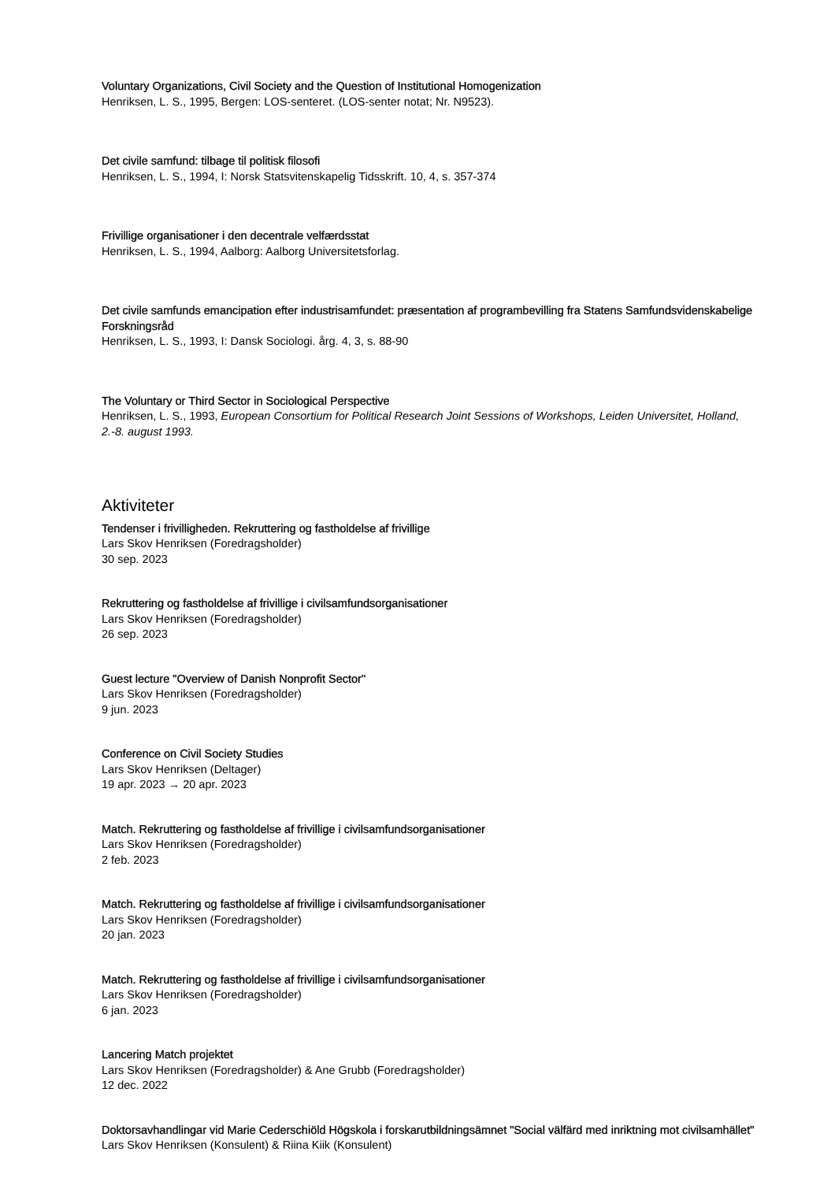Voluntary Organizations, Civil Society and the Question of Institutional Homogenization
Henriksen, L. S., 1995, Bergen: LOS-senteret. (LOS-senter notat; Nr. N9523).
Det civile samfund: tilbage til politisk filosofi
Henriksen, L. S., 1994, I: Norsk Statsvitenskapelig Tidsskrift. 10, 4, s. 357-374
Frivillige organisationer i den decentrale velfærdsstat
Henriksen, L. S., 1994, Aalborg: Aalborg Universitetsforlag.
Det civile samfunds emancipation efter industrisamfundet: præsentation af programbevilling fra Statens Samfundsvidenskabelige Forskningsråd
Henriksen, L. S., 1993, I: Dansk Sociologi. årg. 4, 3, s. 88-90
The Voluntary or Third Sector in Sociological Perspective
Henriksen, L. S., 1993, European Consortium for Political Research Joint Sessions of Workshops, Leiden Universitet, Holland, 2.-8. august 1993.
Aktiviteter
Tendenser i frivilligheden. Rekruttering og fastholdelse af frivillige
Lars Skov Henriksen (Foredragsholder)
30 sep. 2023
Rekruttering og fastholdelse af frivillige i civilsamfundsorganisationer
Lars Skov Henriksen (Foredragsholder)
26 sep. 2023
Guest lecture "Overview of Danish Nonprofit Sector"
Lars Skov Henriksen (Foredragsholder)
9 jun. 2023
Conference on Civil Society Studies
Lars Skov Henriksen (Deltager)
19 apr. 2023 → 20 apr. 2023
Match. Rekruttering og fastholdelse af frivillige i civilsamfundsorganisationer
Lars Skov Henriksen (Foredragsholder)
2 feb. 2023
Match. Rekruttering og fastholdelse af frivillige i civilsamfundsorganisationer
Lars Skov Henriksen (Foredragsholder)
20 jan. 2023
Match. Rekruttering og fastholdelse af frivillige i civilsamfundsorganisationer
Lars Skov Henriksen (Foredragsholder)
6 jan. 2023
Lancering Match projektet
Lars Skov Henriksen (Foredragsholder) & Ane Grubb (Foredragsholder)
12 dec. 2022
Doktorsavhandlingar vid Marie Cederschiöld Högskola i forskarutbildningsämnet "Social välfärd med inriktning mot civilsamhället"
Lars Skov Henriksen (Konsulent) & Riina Kiik (Konsulent)